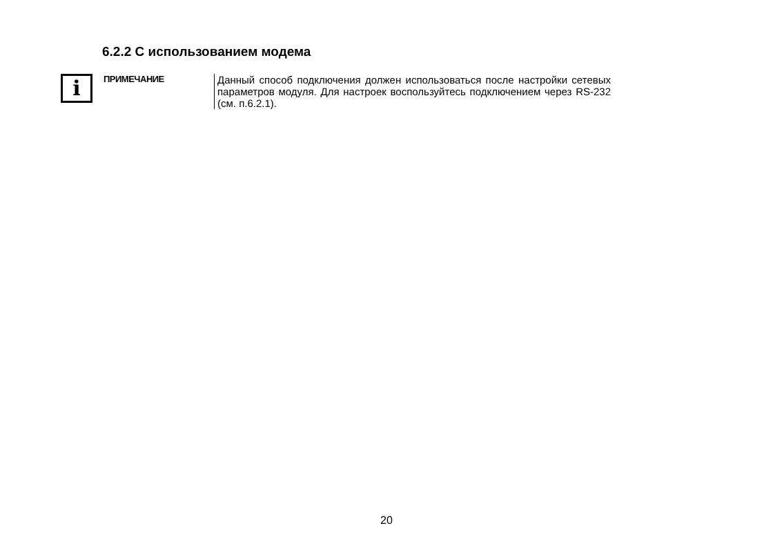6.2.2 С использованием модема
i
ПРИМЕЧАНИЕ
Данный способ подключения должен использоваться после настройки сетевых параметров модуля. Для настроек воспользуйтесь подключением через RS-232 (см. п.6.2.1).
20